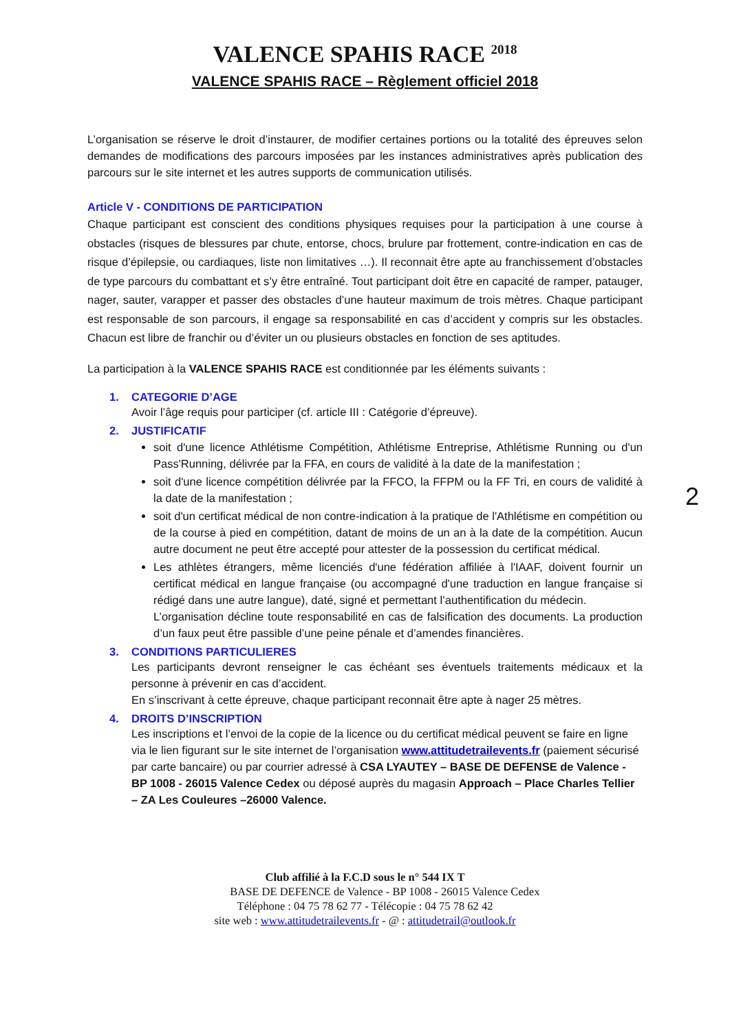VALENCE SPAHIS RACE <sup>2018</sup>
VALENCE SPAHIS RACE – Règlement officiel 2018
L’organisation se réserve le droit d’instaurer, de modifier certaines portions ou la totalité des épreuves selon demandes de modifications des parcours imposées par les instances administratives après publication des parcours sur le site internet et les autres supports de communication utilisés.
Article V - CONDITIONS DE PARTICIPATION
Chaque participant est conscient des conditions physiques requises pour la participation à une course à obstacles (risques de blessures par chute, entorse, chocs, brulure par frottement, contre-indication en cas de risque d’épilepsie, ou cardiaques, liste non limitatives …). Il reconnait être apte au franchissement d’obstacles de type parcours du combattant et s’y être entraîné. Tout participant doit être en capacité de ramper, patauger, nager, sauter, varapper et passer des obstacles d’une hauteur maximum de trois mètres. Chaque participant est responsable de son parcours, il engage sa responsabilité en cas d’accident y compris sur les obstacles. Chacun est libre de franchir ou d’éviter un ou plusieurs obstacles en fonction de ses aptitudes.
La participation à la VALENCE SPAHIS RACE est conditionnée par les éléments suivants :
1. CATEGORIE D’AGE
Avoir l’âge requis pour participer (cf. article III : Catégorie d’épreuve).
2. JUSTIFICATIF
soit d'une licence Athlétisme Compétition, Athlétisme Entreprise, Athlétisme Running ou d'un Pass'Running, délivrée par la FFA, en cours de validité à la date de la manifestation ;
soit d'une licence compétition délivrée par la FFCO, la FFPM ou la FF Tri, en cours de validité à la date de la manifestation ;
soit d'un certificat médical de non contre-indication à la pratique de l'Athlétisme en compétition ou de la course à pied en compétition, datant de moins de un an à la date de la compétition. Aucun autre document ne peut être accepté pour attester de la possession du certificat médical.
Les athlètes étrangers, même licenciés d'une fédération affiliée à l'IAAF, doivent fournir un certificat médical en langue française (ou accompagné d'une traduction en langue française si rédigé dans une autre langue), daté, signé et permettant l’authentification du médecin.
L’organisation décline toute responsabilité en cas de falsification des documents. La production d’un faux peut être passible d’une peine pénale et d’amendes financières.
3. CONDITIONS PARTICULIERES
Les participants devront renseigner le cas échéant ses éventuels traitements médicaux et la personne à prévenir en cas d’accident.
En s’inscrivant à cette épreuve, chaque participant reconnait être apte à nager 25 mètres.
4. DROITS D’INSCRIPTION
Les inscriptions et l’envoi de la copie de la licence ou du certificat médical peuvent se faire en ligne via le lien figurant sur le site internet de l’organisation www.attitudetrailevents.fr (paiement sécurisé par carte bancaire) ou par courrier adressé à CSA LYAUTEY – BASE DE DEFENSE de Valence - BP 1008 - 26015 Valence Cedex ou déposé auprès du magasin Approach – Place Charles Tellier – ZA Les Couleures –26000 Valence.
Club affilié à la F.C.D sous le n° 544 IX T
BASE DE DEFENCE de Valence - BP 1008 - 26015 Valence Cedex
Téléphone : 04 75 78 62 77 - Télécopie : 04 75 78 62 42
site web : www.attitudetrailevents.fr - @ : attitudetrail@outlook.fr
2